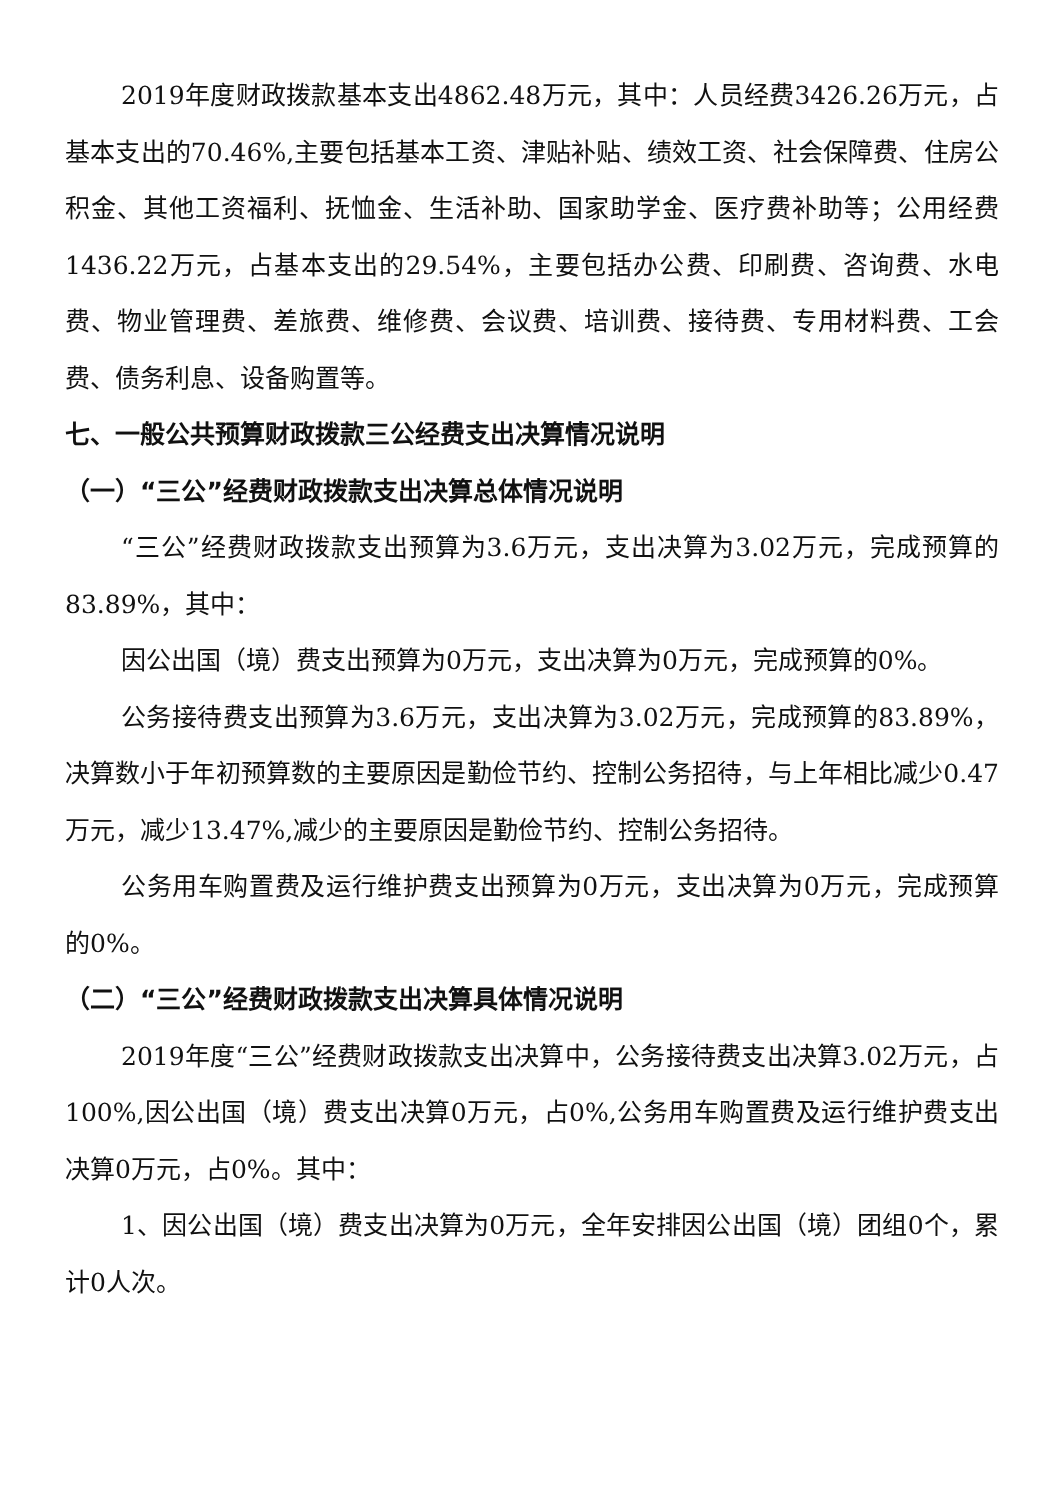2019年度财政拨款基本支出4862.48万元，其中：人员经费3426.26万元，占基本支出的70.46%,主要包括基本工资、津贴补贴、绩效工资、社会保障费、住房公积金、其他工资福利、抚恤金、生活补助、国家助学金、医疗费补助等；公用经费1436.22万元，占基本支出的29.54%，主要包括办公费、印刷费、咨询费、水电费、物业管理费、差旅费、维修费、会议费、培训费、接待费、专用材料费、工会费、债务利息、设备购置等。
七、一般公共预算财政拨款三公经费支出决算情况说明
（一）“三公”经费财政拨款支出决算总体情况说明
“三公”经费财政拨款支出预算为3.6万元，支出决算为3.02万元，完成预算的83.89%，其中：
因公出国（境）费支出预算为0万元，支出决算为0万元，完成预算的0%。
公务接待费支出预算为3.6万元，支出决算为3.02万元，完成预算的83.89%，决算数小于年初预算数的主要原因是勤俭节约、控制公务招待，与上年相比减少0.47万元，减少13.47%,减少的主要原因是勤俭节约、控制公务招待。
公务用车购置费及运行维护费支出预算为0万元，支出决算为0万元，完成预算的0%。
（二）“三公”经费财政拨款支出决算具体情况说明
2019年度“三公”经费财政拨款支出决算中，公务接待费支出决算3.02万元，占100%,因公出国（境）费支出决算0万元，占0%,公务用车购置费及运行维护费支出决算0万元，占0%。其中：
1、因公出国（境）费支出决算为0万元，全年安排因公出国（境）团组0个，累计0人次。